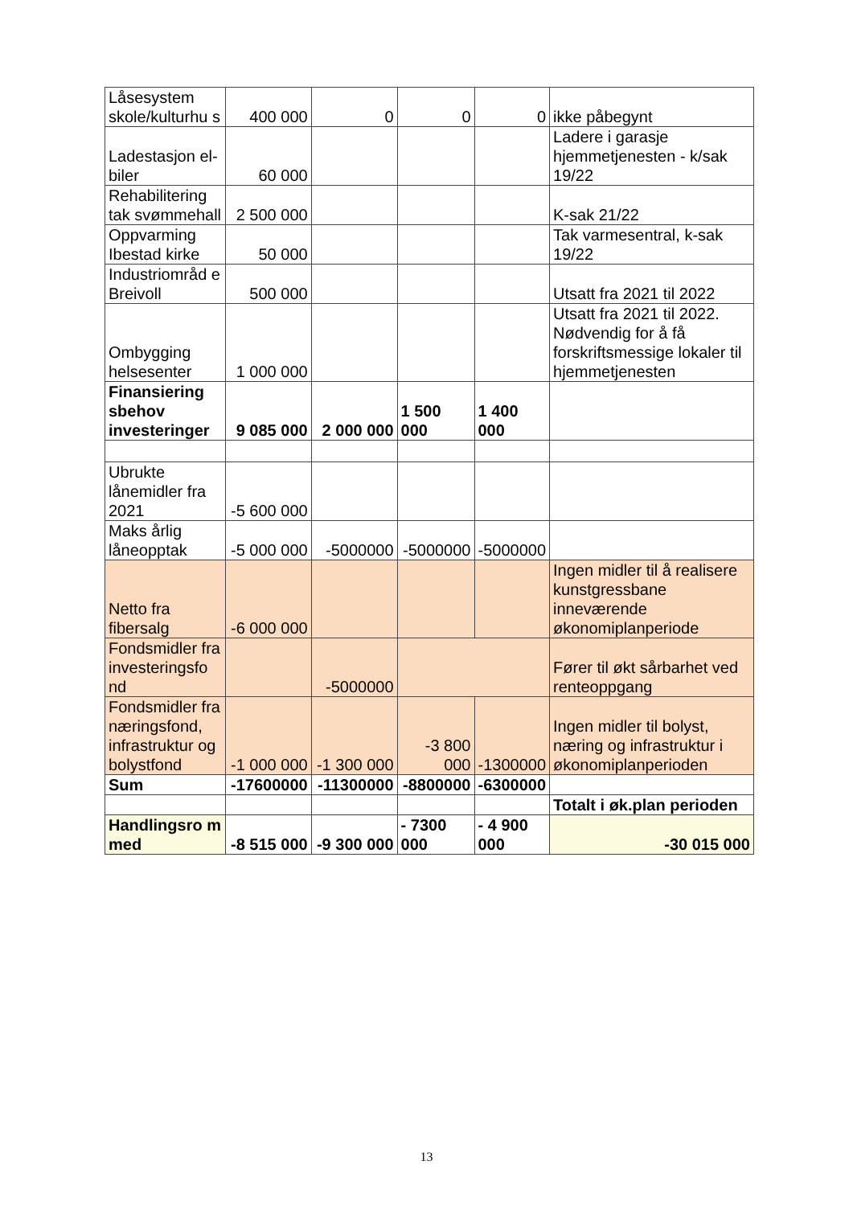| Låsesystem skole/kulturhu s | 400 000 | 0 | 0 | 0 | ikke påbegynt |
| Ladestasjon el-biler | 60 000 | | | | Ladere i garasje hjemmetjenesten - k/sak 19/22 |
| Rehabilitering tak svømmehall | 2 500 000 | | | | K-sak 21/22 |
| Oppvarming Ibestad kirke | 50 000 | | | | Tak varmesentral, k-sak 19/22 |
| Industriområd e Breivoll | 500 000 | | | | Utsatt fra 2021 til 2022 |
| Ombygging helsesenter | 1 000 000 | | | | Utsatt fra 2021 til 2022. Nødvendig for å få forskriftsmessige lokaler til hjemmetjenesten |
| Finansiering sbehov investeringer | 9 085 000 | 2 000 000 | 1 500 000 | 1 400 000 | |
| Ubrukte lånemidler fra 2021 | -5 600 000 | | | | |
| Maks årlig låneopptak | -5 000 000 | -5000000 | -5000000 | -5000000 | |
| Netto fra fibersalg | -6 000 000 | | | | Ingen midler til å realisere kunstgressbane inneværende økonomiplanperiode |
| Fondsmidler fra investeringsfo nd | | -5000000 | | | Fører til økt sårbarhet ved renteoppgang |
| Fondsmidler fra næringsfond, infrastruktur og bolystfond | -1 000 000 | -1 300 000 | -3 800 000 | -1300000 | Ingen midler til bolyst, næring og infrastruktur i økonomiplanperioden |
| Sum | -17600000 | -11300000 | -8800000 | -6300000 | |
| | | | | | Totalt i øk.plan perioden |
| Handlingsro m med | -8 515 000 | -9 300 000 | - 7300 000 | - 4 900 000 | -30 015 000 |
13